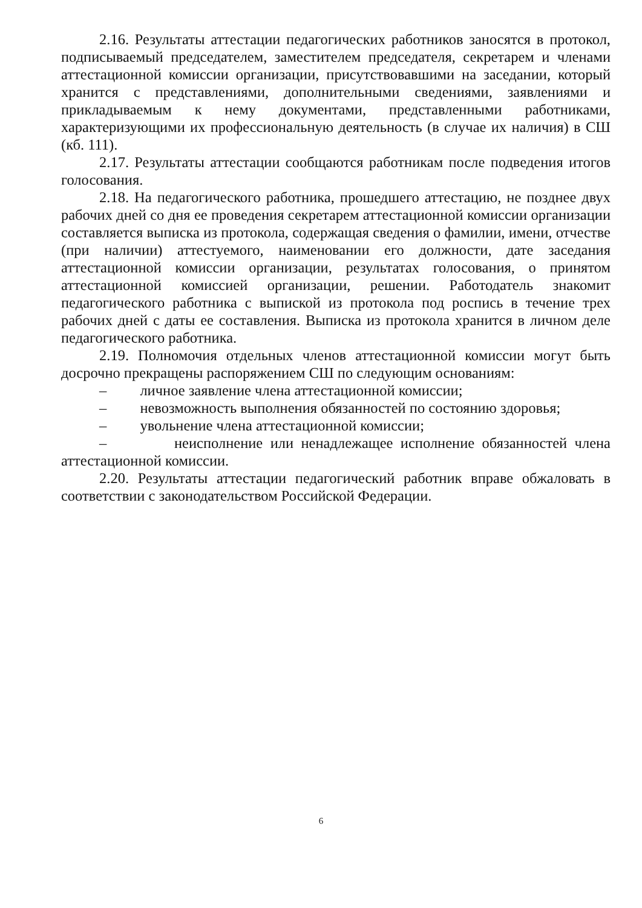2.16. Результаты аттестации педагогических работников заносятся в протокол, подписываемый председателем, заместителем председателя, секретарем и членами аттестационной комиссии организации, присутствовавшими на заседании, который хранится с представлениями, дополнительными сведениями, заявлениями и прикладываемым к нему документами, представленными работниками, характеризующими их профессиональную деятельность (в случае их наличия) в СШ (кб. 111).
2.17. Результаты аттестации сообщаются работникам после подведения итогов голосования.
2.18. На педагогического работника, прошедшего аттестацию, не позднее двух рабочих дней со дня ее проведения секретарем аттестационной комиссии организации составляется выписка из протокола, содержащая сведения о фамилии, имени, отчестве (при наличии) аттестуемого, наименовании его должности, дате заседания аттестационной комиссии организации, результатах голосования, о принятом аттестационной комиссией организации, решении. Работодатель знакомит педагогического работника с выпиской из протокола под роспись в течение трех рабочих дней с даты ее составления. Выписка из протокола хранится в личном деле педагогического работника.
2.19. Полномочия отдельных членов аттестационной комиссии могут быть досрочно прекращены распоряжением СШ по следующим основаниям:
– личное заявление члена аттестационной комиссии;
– невозможность выполнения обязанностей по состоянию здоровья;
– увольнение члена аттестационной комиссии;
– неисполнение или ненадлежащее исполнение обязанностей члена аттестационной комиссии.
2.20. Результаты аттестации педагогический работник вправе обжаловать в соответствии с законодательством Российской Федерации.
6